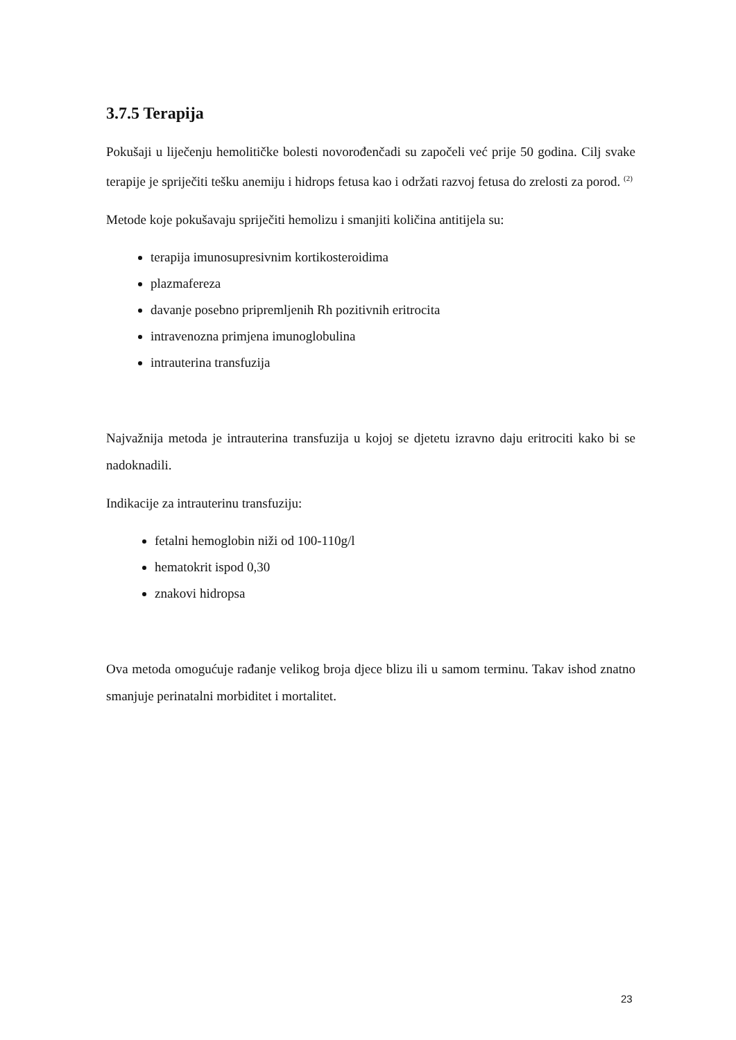3.7.5 Terapija
Pokušaji u liječenju hemolitičke bolesti novorođenčadi su započeli već prije 50 godina. Cilj svake terapije je spriječiti tešku anemiju i hidrops fetusa kao i održati razvoj fetusa do zrelosti za porod. <sup>(2)</sup>
Metode koje pokušavaju spriječiti hemolizu i smanjiti količina antitijela su:
terapija imunosupresivnim kortikosteroidima
plazmafereza
davanje posebno pripremljenih Rh pozitivnih eritrocita
intravenozna primjena imunoglobulina
intrauterina transfuzija
Najvažnija metoda je intrauterina transfuzija u kojoj se djetetu izravno daju eritrociti kako bi se nadoknadili.
Indikacije za intrauterinu transfuziju:
fetalni hemoglobin niži od 100-110g/l
hematokrit ispod 0,30
znakovi hidropsa
Ova metoda omogućuje rađanje velikog broja djece blizu ili u samom terminu. Takav ishod znatno smanjuje perinatalni morbiditet i mortalitet.
23